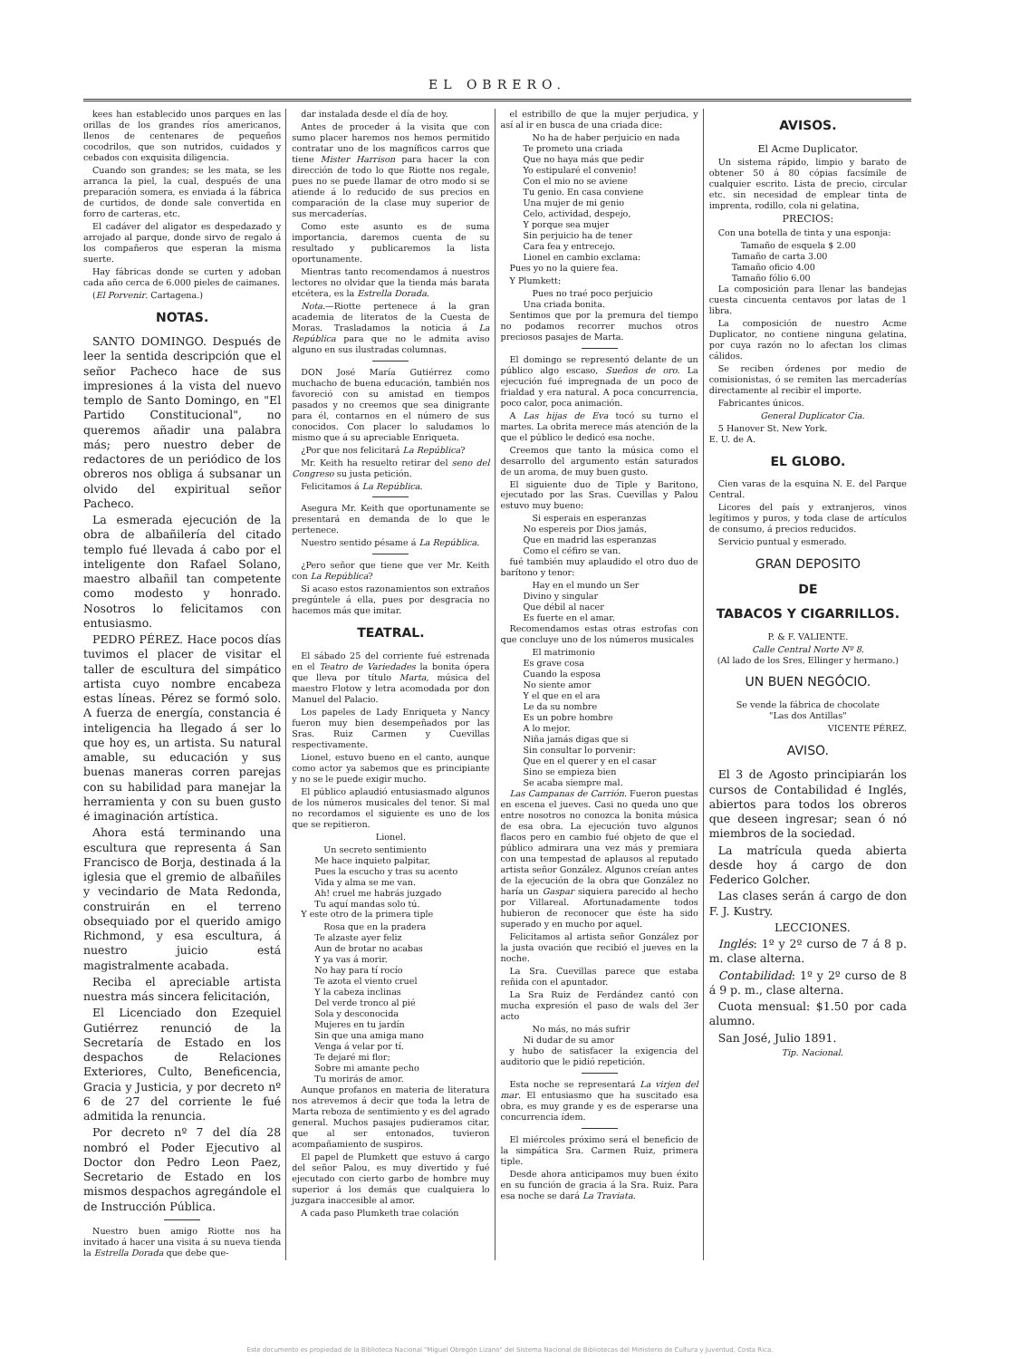EL OBRERO.
kees han establecido unos parques en las orillas de los grandes ríos americanos, llenos de centenares de pequeños cocodrilos, que son nutridos, cuidados y cebados con exquisita diligencia.
Cuando son grandes; se les mata, se les arranca la piel, la cual, después de una preparación somera, es enviada á la fábrica de curtidos, de donde sale convertida en forro de carteras, etc.
El cadáver del aligator es despedazado y arrojado al parque, donde sirvo de regalo á los compañeros que esperan la misma suerte.
Hay fábricas donde se curten y adoban cada año cerca de 6.000 pieles de caimanes.
(El Porvenir. Cartagena.)
NOTAS.
SANTO DOMINGO. Después de leer la sentida descripción que el señor Pacheco hace de sus impresiones á la vista del nuevo templo de Santo Domingo, en "El Partido Constitucional", no queremos añadir una palabra más; pero nuestro deber de redactores de un periódico de los obreros nos obliga á subsanar un olvido del expiritual señor Pacheco.
La esmerada ejecución de la obra de albañilería del citado templo fué llevada á cabo por el inteligente don Rafael Solano, maestro albañil tan competente como modesto y honrado. Nosotros lo felicitamos con entusiasmo.
PEDRO PÉREZ. Hace pocos días tuvimos el placer de visitar el taller de escultura del simpático artista cuyo nombre encabeza estas líneas. Pérez se formó solo. A fuerza de energía, constancia é inteligencia ha llegado á ser lo que hoy es, un artista. Su natural amable, su educación y sus buenas maneras corren parejas con su habilidad para manejar la herramienta y con su buen gusto é imaginación artística.
Ahora está terminando una escultura que representa á San Francisco de Borja, destinada á la iglesia que el gremio de albañiles y vecindario de Mata Redonda, construirán en el terreno obsequiado por el querido amigo Richmond, y esa escultura, á nuestro juicio está magistralmente acabada.
Reciba el apreciable artista nuestra más sincera felicitación,
El Licenciado don Ezequiel Gutiérrez renunció de la Secretaría de Estado en los despachos de Relaciones Exteriores, Culto, Beneficencia, Gracia y Justicia, y por decreto nº 6 de 27 del corriente le fué admitida la renuncia.
Por decreto nº 7 del día 28 nombró el Poder Ejecutivo al Doctor don Pedro Leon Paez, Secretario de Estado en los mismos despachos agregándole el de Instrucción Pública.
Nuestro buen amigo Riotte nos ha invitado á hacer una visita á su nueva tienda la Estrella Dorada que debe que-
dar instalada desde el día de hoy.
Antes de proceder á la visita que con sumo placer haremos nos hemos permitido contratar uno de los magníficos carros que tiene Mister Harrison para hacer la con dirección de todo lo que Riotte nos regale, pues no se puede llamar de otro modo si se atiende á lo reducido de sus precios en comparación de la clase muy superior de sus mercaderías.
Como este asunto es de suma importancia, daremos cuenta de su resultado y publicaremos la lista oportunamente.
Mientras tanto recomendamos á nuestros lectores no olvidar que la tienda más barata etcétera, es la Estrella Dorada.
Nota.—Riotte pertenece á la gran academia de literatos de la Cuesta de Moras. Trasladamos la noticia á La República para que no le admita aviso alguno en sus ilustradas columnas.
DON José María Gutiérrez como muchacho de buena educación, también nos favoreció con su amistad en tiempos pasados y no creemos que sea dinigrante para él, contarnos en el número de sus conocidos. Con placer lo saludamos lo mismo que á su apreciable Enriqueta.
¿Por que nos felicitará La República?
Mr. Keith ha resuelto retirar del seno del Congreso su justa petición.
Felicitamos á La República.
Asegura Mr. Keith que oportunamente se presentará en demanda de lo que le pertenece.
Nuestro sentido pésame á La República.
¿Pero señor que tiene que ver Mr. Keith con La República?
Si acaso estos razonamientos son extraños pregúntele á ella, pues por desgracia no hacemos más que imitar.
TEATRAL.
El sábado 25 del corriente fué estrenada en el Teatro de Variedades la bonita ópera que lleva por título Marta, música del maestro Flotow y letra acomodada por don Manuel del Palacio.
Los papeles de Lady Enriqueta y Nancy fueron muy bien desempeñados por las Sras. Ruiz Carmen y Cuevillas respectivamente.
Lionel, estuvo bueno en el canto, aunque como actor ya sabemos que es principiante y no se le puede exigir mucho.
El público aplaudió entusiasmado algunos de los números musicales del tenor. Si mal no recordamos el siguiente es uno de los que se repitieron.
Lionel.
Un secreto sentimiento
Me hace inquieto palpitar,
Pues la escucho y tras su acento
Vida y alma se me van.
Ah! cruel me habrás juzgado
Tu aquí mandas solo tú.
Y este otro de la primera tiple
Rosa que en la pradera
Te alzaste ayer feliz
Aun de brotar no acabas
Y ya vas á morir.
No hay para tí rocío
Te azota el viento cruel
Y la cabeza inclinas
Del verde tronco al pié
Sola y desconocida
Mujeres en tu jardín
Sin que una amiga mano
Venga á velar por tí.
Te dejaré mi flor;
Sobre mi amante pecho
Tu morirás de amor.
Aunque profanos en materia de literatura nos atrevemos á decir que toda la letra de Marta reboza de sentimiento y es del agrado general. Muchos pasajes pudieramos citar, que al ser entonados, tuvieron acompañamiento de suspiros.
El papel de Plumkett que estuvo á cargo del señor Palou, es muy divertido y fué ejecutado con cierto garbo de hombre muy superior á los demás que cualquiera lo juzgara inaccesible al amor.
A cada paso Plumketh trae colación
el estribillo de que la mujer perjudica, y así al ir en busca de una criada dice:
No ha de haber perjuicio en nada
Te prometo una criada
Que no haya más que pedir
Yo estipularé el convenio!
Con el mio no se aviene
Tu genio. En casa conviene
Una mujer de mi genio
Celo, actividad, despejo,
Y porque sea mujer
Sin perjuicio ha de tener
Cara fea y entrecejo.
Lionel en cambio exclama:
Pues yo no la quiere fea.
Y Plumkett:
Pues no traé poco perjuicio
Una criada bonita.
Sentimos que por la premura del tiempo no podamos recorrer muchos otros preciosos pasajes de Marta.
El domingo se representó delante de un público algo escaso, Sueños de oro. La ejecución fué impregnada de un poco de frialdad y era natural. A poca concurrencia, poco calor, poca animación.
A Las hijas de Eva tocó su turno el martes. La obrita merece más atención de la que el público le dedicó esa noche.
Creemos que tanto la música como el desarrollo del argumento están saturados de un aroma, de muy buen gusto.
El siguiente duo de Tiple y Baritono, ejecutado por las Sras. Cuevillas y Palou estuvo muy bueno:
Si esperais en esperanzas
No espereis por Dios jamás,
Que en madrid las esperanzas
Como el céfiro se van.
fué también muy aplaudido el otro duo de barítono y tenor:
Hay en el mundo un Ser
Divino y singular
Que débil al nacer
Es fuerte en el amar.
Recomendamos estas otras estrofas con que concluye uno de los números musicales
El matrimonio
Es grave cosa
Cuando la esposa
No siente amor
Y el que en el ara
Le da su nombre
Es un pobre hombre
A lo mejor.
Niña jamás digas que si
Sin consultar lo porvenir:
Que en el querer y en el casar
Sino se empieza bien
Se acaba siempre mal.
Las Campanas de Carrión. Fueron puestas en escena el jueves. Casi no queda uno que entre nosotros no conozca la bonita música de esa obra. La ejecución tuvo algunos flacos pero en cambio fué objeto de que el público admirara una vez más y premiara con una tempestad de aplausos al reputado artista señor González. Algunos creían antes de la ejecución de la obra que González no haría un Gaspar siquiera parecido al hecho por Villareal. Afortunadamente todos hubieron de reconocer que éste ha sido superado y en mucho por aquel.
Felicitamos al artista señor González por la justa ovación que recibió el jueves en la noche.
La Sra. Cuevillas parece que estaba reñida con el apuntador.
La Sra Ruiz de Ferdández cantó con mucha expresión el paso de wals del 3er acto
No más, no más sufrir
Ni dudar de su amor
y hubo de satisfacer la exigencia del auditorio que le pidió repetición.
Esta noche se representará La virjen del mar. El entusiasmo que ha suscitado esa obra, es muy grande y es de esperarse una concurrencia ídem.
El miércoles próximo será el beneficio de la simpática Sra. Carmen Ruiz, primera tiple.
Desde ahora anticipamos muy buen éxito en su función de gracia á la Sra. Ruiz. Para esa noche se dará La Traviata.
AVISOS.
El Acme Duplicator.
Un sistema rápido, limpio y barato de obtener 50 á 80 cópias facsímile de cualquier escrito. Lista de precio, circular etc. sin necesidad de emplear tinta de imprenta, rodillo, cola ni gelatina,
PRECIOS:
Con una botella de tinta y una esponja:
Tamaño de esquela $ 2.00
Tamaño de carta 3.00
Tamaño oficio 4.00
Tamaño fólio 6.00
La composición para llenar las bandejas cuesta cincuenta centavos por latas de 1 libra.
La composición de nuestro Acme Duplicator, no contiene ninguna gelatina, por cuya razón no lo afectan los climas cálidos.
Se reciben órdenes por medio de comisionistas, ó se remiten las mercaderías directamente al recibir el importe.
Fabricantes únicos.
General Duplicator Cia.
5 Hanover St. New York.
E. U. de A.
EL GLOBO.
Cien varas de la esquina N. E. del Parque Central.
Licores del país y extranjeros, vinos legítimos y puros, y toda clase de artículos de consumo, á precios reducidos.
Servicio puntual y esmerado.
GRAN DEPOSITO
DE
TABACOS Y CIGARRILLOS.
P. & F. VALIENTE.
Calle Central Norte Nº 8.
(Al lado de los Sres, Ellinger y hermano.)
UN BUEN NEGÓCIO.
Se vende la fábrica de chocolate
"Las dos Antillas"
VICENTE PÉREZ.
AVISO.
El 3 de Agosto principiarán los cursos de Contabilidad é Inglés, abiertos para todos los obreros que deseen ingresar; sean ó nó miembros de la sociedad.
La matrícula queda abierta desde hoy á cargo de don Federico Golcher.
Las clases serán á cargo de don F. J. Kustry.
LECCIONES.
Inglés: 1º y 2º curso de 7 á 8 p. m. clase alterna.
Contabilidad: 1º y 2º curso de 8 á 9 p. m., clase alterna.
Cuota mensual: $1.50 por cada alumno.
San José, Julio 1891.
Tip. Nacional.
Este documento es propiedad de la Biblioteca Nacional "Miguel Obregón Lizano" del Sistema Nacional de Bibliotecas del Ministerio de Cultura y Juventud, Costa Rica.